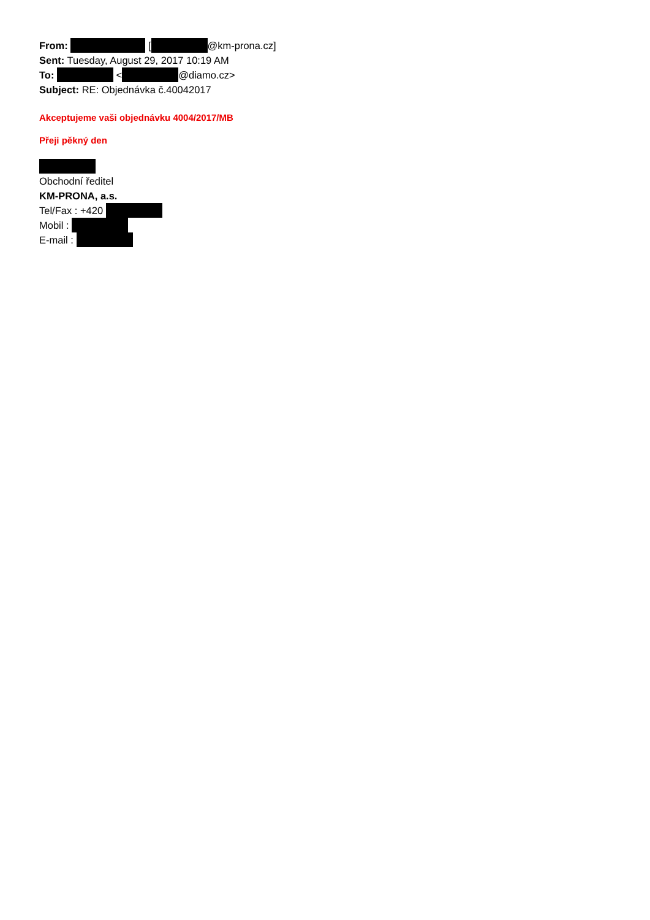From: [ @km-prona.cz]
Sent: Tuesday, August 29, 2017 10:19 AM
To: < @diamo.cz>
Subject: RE: Objednávka č.40042017
Akceptujeme vaši objednávku 4004/2017/MB
Přeji pěkný den
Obchodní ředitel
KM-PRONA, a.s.
Tel/Fax : +420
Mobil :
E-mail :